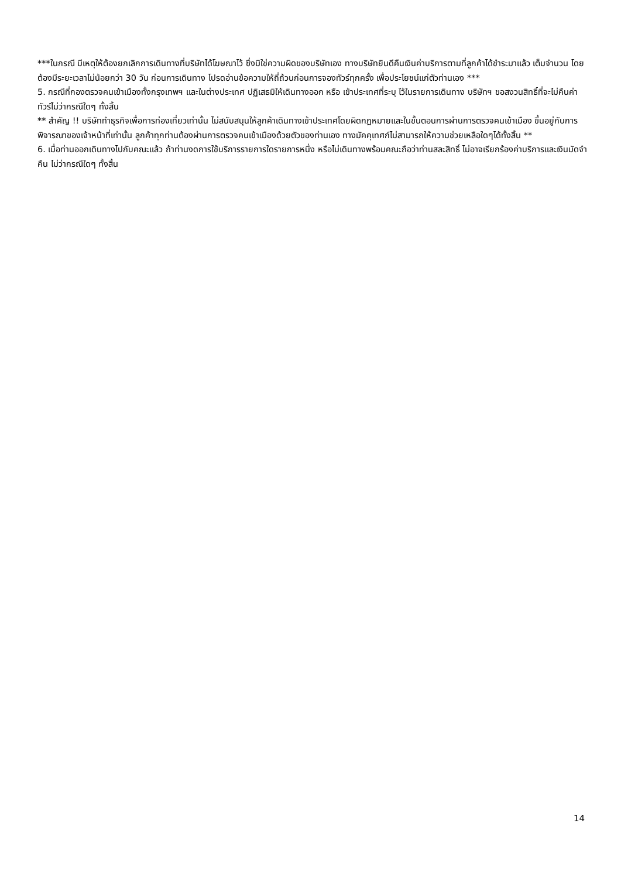***ในกรณี มีเหตุให้ต้องยกเลิกการเดินทางที่บริษัทได้โฆษณาไว้ ซึ่งมิใช่ความผิดของบริษัทเอง ทางบริษัทยินดีคืนเงินค่าบริการตามที่ลูกค้าได้ชำระมาแล้ว เต็มจำนวน โดยต้องมีระยะเวลาไม่น้อยกว่า 30 วัน ก่อนการเดินทาง โปรดอ่านข้อความให้ถี่ถ้วนก่อนการจองทัวร์ทุกครั้ง เพื่อประโยชน์แก่ตัวท่านเอง ***
5. กรณีที่กองตรวจคนเข้าเมืองทั้งกรุงเทพฯ และในต่างประเทศ ปฏิเสธมิให้เดินทางออก หรือ เข้าประเทศที่ระบุ ไว้ในรายการเดินทาง บริษัทฯ ขอสงวนสิทธิ์ที่จะไม่คืนค่าทัวร์ไม่ว่ากรณีใดๆ ทั้งสิ้น
** สำคัญ !! บริษัททำธุรกิจเพื่อการท่องเที่ยวเท่านั้น ไม่สนับสนุนให้ลูกค้าเดินทางเข้าประเทศโดยผิดกฎหมายและในขั้นตอนการผ่านการตรวจคนเข้าเมือง ขึ้นอยู่กับการพิจารณาของเจ้าหน้าที่เท่านั้น ลูกค้าทุกท่านต้องผ่านการตรวจคนเข้าเมืองด้วยตัวของท่านเอง ทางมัคคุเทศก์ไม่สามารถให้ความช่วยเหลือใดๆได้ทั้งสิ้น **
6. เมื่อท่านออกเดินทางไปกับคณะแล้ว ถ้าท่านงดการใช้บริการรายการใดรายการหนึ่ง หรือไม่เดินทางพร้อมคณะถือว่าท่านสละสิทธิ์ ไม่อาจเรียกร้องค่าบริการและเงินมัดจำคืน ไม่ว่ากรณีใดๆ ทั้งสิ้น
14